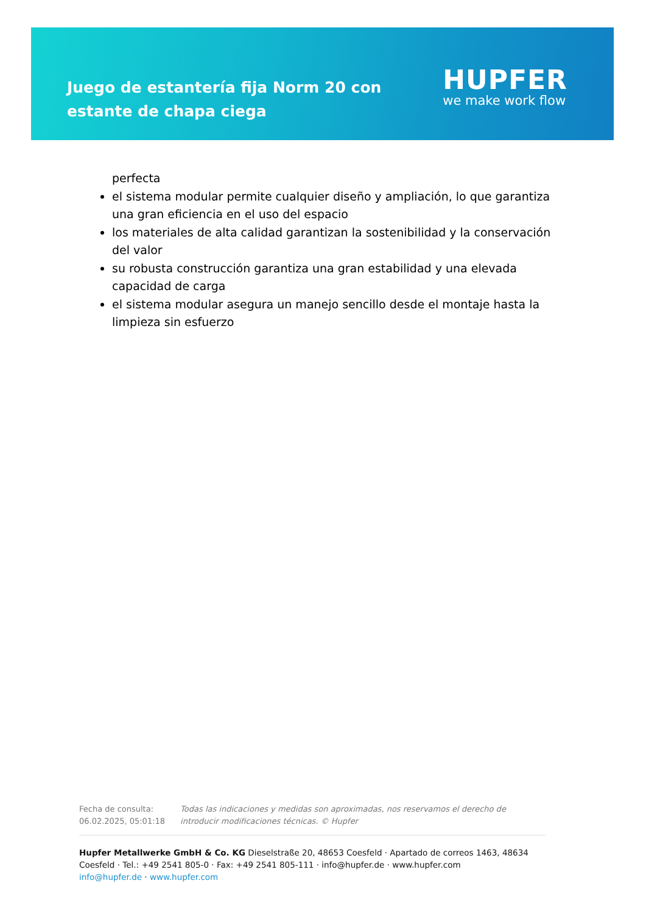Juego de estantería fija Norm 20 con estante de chapa ciega
HUPFER
we make work flow
perfecta
el sistema modular permite cualquier diseño y ampliación, lo que garantiza una gran eficiencia en el uso del espacio
los materiales de alta calidad garantizan la sostenibilidad y la conservación del valor
su robusta construcción garantiza una gran estabilidad y una elevada capacidad de carga
el sistema modular asegura un manejo sencillo desde el montaje hasta la limpieza sin esfuerzo
Fecha de consulta: 06.02.2025, 05:01:18
Todas las indicaciones y medidas son aproximadas, nos reservamos el derecho de introducir modificaciones técnicas. © Hupfer
Hupfer Metallwerke GmbH & Co. KG Dieselstraße 20, 48653 Coesfeld · Apartado de correos 1463, 48634 Coesfeld · Tel.: +49 2541 805-0 · Fax: +49 2541 805-111 · info@hupfer.de · www.hupfer.com
info@hupfer.de · www.hupfer.com